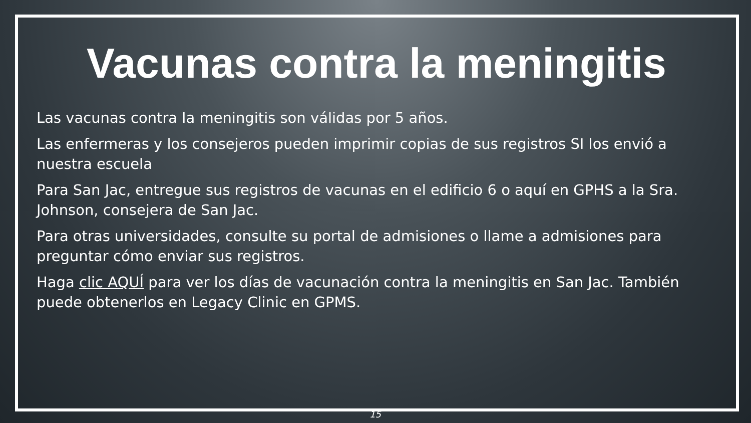Vacunas contra la meningitis
Las vacunas contra la meningitis son válidas por 5 años.
Las enfermeras y los consejeros pueden imprimir copias de sus registros SI los envió a nuestra escuela
Para San Jac, entregue sus registros de vacunas en el edificio 6 o aquí en GPHS a la Sra. Johnson, consejera de San Jac.
Para otras universidades, consulte su portal de admisiones o llame a admisiones para preguntar cómo enviar sus registros.
Haga clic AQUÍ para ver los días de vacunación contra la meningitis en San Jac. También puede obtenerlos en Legacy Clinic en GPMS.
15